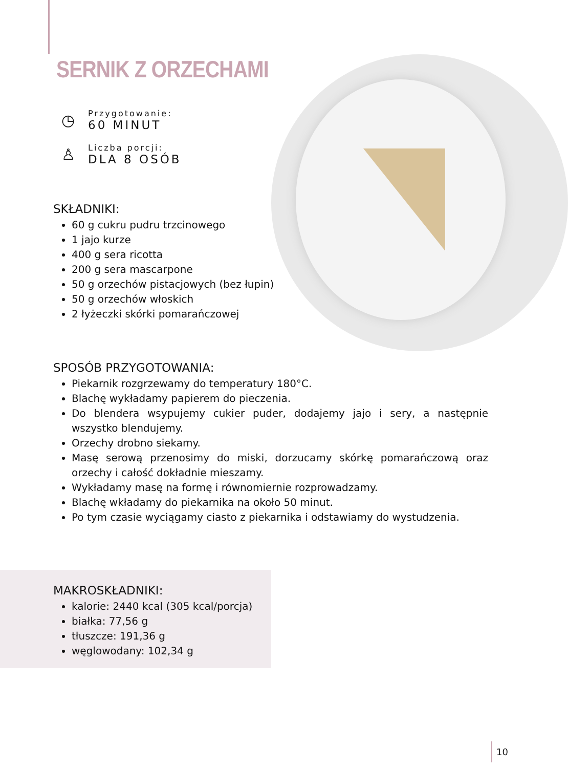SERNIK Z ORZECHAMI
◷
Przygotowanie:
60 MINUT
♙
Liczba porcji:
DLA 8 OSÓB
SKŁADNIKI:
60 g cukru pudru trzcinowego
1 jajo kurze
400 g sera ricotta
200 g sera mascarpone
50 g orzechów pistacjowych (bez łupin)
50 g orzechów włoskich
2 łyżeczki skórki pomarańczowej
SPOSÓB PRZYGOTOWANIA:
Piekarnik rozgrzewamy do temperatury 180°C.
Blachę wykładamy papierem do pieczenia.
Do blendera wsypujemy cukier puder, dodajemy jajo i sery, a następnie wszystko blendujemy.
Orzechy drobno siekamy.
Masę serową przenosimy do miski, dorzucamy skórkę pomarańczową oraz orzechy i całość dokładnie mieszamy.
Wykładamy masę na formę i równomiernie rozprowadzamy.
Blachę wkładamy do piekarnika na około 50 minut.
Po tym czasie wyciągamy ciasto z piekarnika i odstawiamy do wystudzenia.
MAKROSKŁADNIKI:
kalorie: 2440 kcal (305 kcal/porcja)
białka: 77,56 g
tłuszcze: 191,36 g
węglowodany: 102,34 g
10